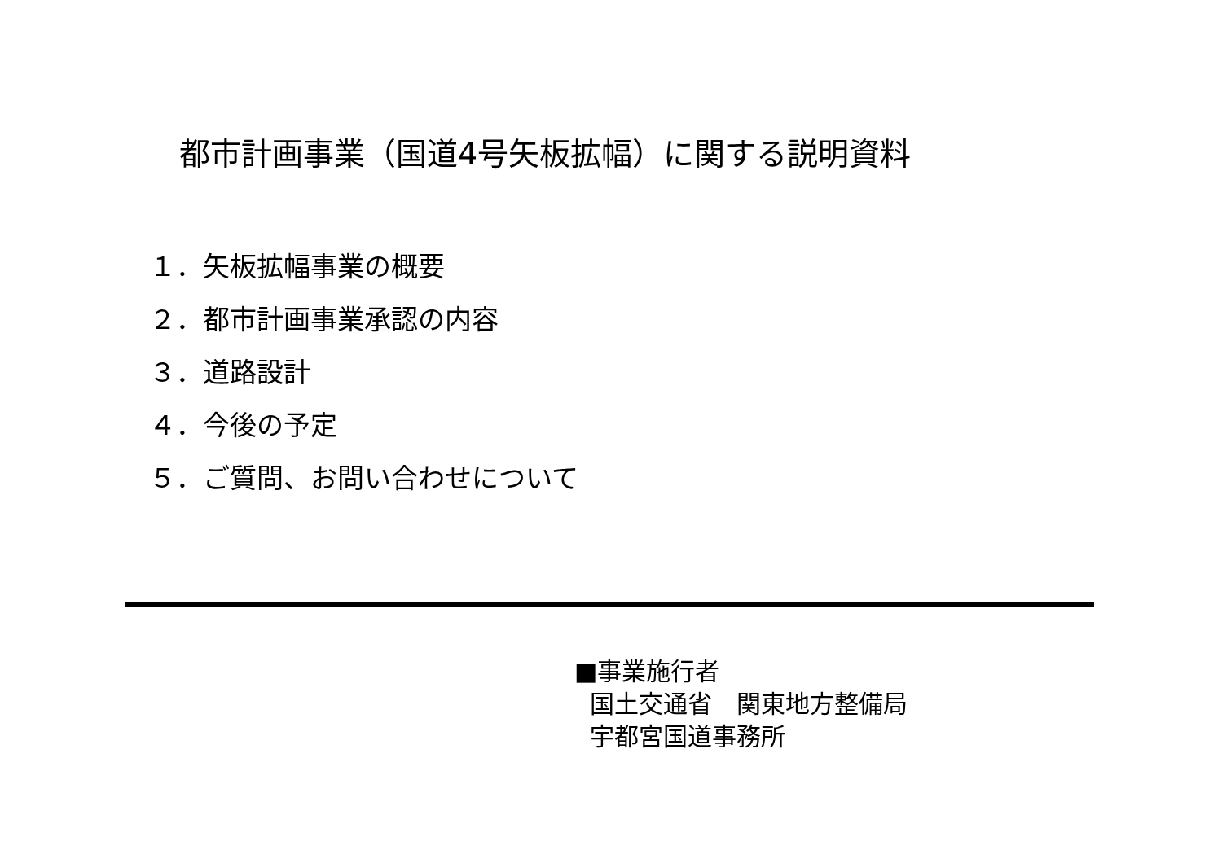都市計画事業（国道4号矢板拡幅）に関する説明資料
１．矢板拡幅事業の概要
２．都市計画事業承認の内容
３．道路設計
４．今後の予定
５．ご質問、お問い合わせについて
■事業施行者
国土交通省　関東地方整備局
宇都宮国道事務所